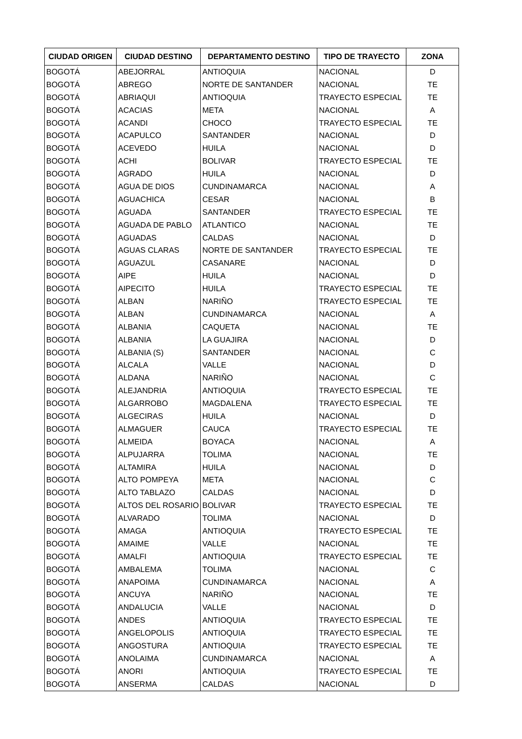| CIUDAD ORIGEN | CIUDAD DESTINO | DEPARTAMENTO DESTINO | TIPO DE TRAYECTO | ZONA |
| --- | --- | --- | --- | --- |
| BOGOTÁ | ABEJORRAL | ANTIOQUIA | NACIONAL | D |
| BOGOTÁ | ABREGO | NORTE DE SANTANDER | NACIONAL | TE |
| BOGOTÁ | ABRIAQUI | ANTIOQUIA | TRAYECTO ESPECIAL | TE |
| BOGOTÁ | ACACIAS | META | NACIONAL | A |
| BOGOTÁ | ACANDI | CHOCO | TRAYECTO ESPECIAL | TE |
| BOGOTÁ | ACAPULCO | SANTANDER | NACIONAL | D |
| BOGOTÁ | ACEVEDO | HUILA | NACIONAL | D |
| BOGOTÁ | ACHI | BOLIVAR | TRAYECTO ESPECIAL | TE |
| BOGOTÁ | AGRADO | HUILA | NACIONAL | D |
| BOGOTÁ | AGUA DE DIOS | CUNDINAMARCA | NACIONAL | A |
| BOGOTÁ | AGUACHICA | CESAR | NACIONAL | B |
| BOGOTÁ | AGUADA | SANTANDER | TRAYECTO ESPECIAL | TE |
| BOGOTÁ | AGUADA DE PABLO | ATLANTICO | NACIONAL | TE |
| BOGOTÁ | AGUADAS | CALDAS | NACIONAL | D |
| BOGOTÁ | AGUAS CLARAS | NORTE DE SANTANDER | TRAYECTO ESPECIAL | TE |
| BOGOTÁ | AGUAZUL | CASANARE | NACIONAL | D |
| BOGOTÁ | AIPE | HUILA | NACIONAL | D |
| BOGOTÁ | AIPECITO | HUILA | TRAYECTO ESPECIAL | TE |
| BOGOTÁ | ALBAN | NARIÑO | TRAYECTO ESPECIAL | TE |
| BOGOTÁ | ALBAN | CUNDINAMARCA | NACIONAL | A |
| BOGOTÁ | ALBANIA | CAQUETA | NACIONAL | TE |
| BOGOTÁ | ALBANIA | LA GUAJIRA | NACIONAL | D |
| BOGOTÁ | ALBANIA (S) | SANTANDER | NACIONAL | C |
| BOGOTÁ | ALCALA | VALLE | NACIONAL | D |
| BOGOTÁ | ALDANA | NARIÑO | NACIONAL | C |
| BOGOTÁ | ALEJANDRIA | ANTIOQUIA | TRAYECTO ESPECIAL | TE |
| BOGOTÁ | ALGARROBO | MAGDALENA | TRAYECTO ESPECIAL | TE |
| BOGOTÁ | ALGECIRAS | HUILA | NACIONAL | D |
| BOGOTÁ | ALMAGUER | CAUCA | TRAYECTO ESPECIAL | TE |
| BOGOTÁ | ALMEIDA | BOYACA | NACIONAL | A |
| BOGOTÁ | ALPUJARRA | TOLIMA | NACIONAL | TE |
| BOGOTÁ | ALTAMIRA | HUILA | NACIONAL | D |
| BOGOTÁ | ALTO POMPEYA | META | NACIONAL | C |
| BOGOTÁ | ALTO TABLAZO | CALDAS | NACIONAL | D |
| BOGOTÁ | ALTOS DEL ROSARIO | BOLIVAR | TRAYECTO ESPECIAL | TE |
| BOGOTÁ | ALVARADO | TOLIMA | NACIONAL | D |
| BOGOTÁ | AMAGA | ANTIOQUIA | TRAYECTO ESPECIAL | TE |
| BOGOTÁ | AMAIME | VALLE | NACIONAL | TE |
| BOGOTÁ | AMALFI | ANTIOQUIA | TRAYECTO ESPECIAL | TE |
| BOGOTÁ | AMBALEMA | TOLIMA | NACIONAL | C |
| BOGOTÁ | ANAPOIMA | CUNDINAMARCA | NACIONAL | A |
| BOGOTÁ | ANCUYA | NARIÑO | NACIONAL | TE |
| BOGOTÁ | ANDALUCIA | VALLE | NACIONAL | D |
| BOGOTÁ | ANDES | ANTIOQUIA | TRAYECTO ESPECIAL | TE |
| BOGOTÁ | ANGELOPOLIS | ANTIOQUIA | TRAYECTO ESPECIAL | TE |
| BOGOTÁ | ANGOSTURA | ANTIOQUIA | TRAYECTO ESPECIAL | TE |
| BOGOTÁ | ANOLAIMA | CUNDINAMARCA | NACIONAL | A |
| BOGOTÁ | ANORI | ANTIOQUIA | TRAYECTO ESPECIAL | TE |
| BOGOTÁ | ANSERMA | CALDAS | NACIONAL | D |